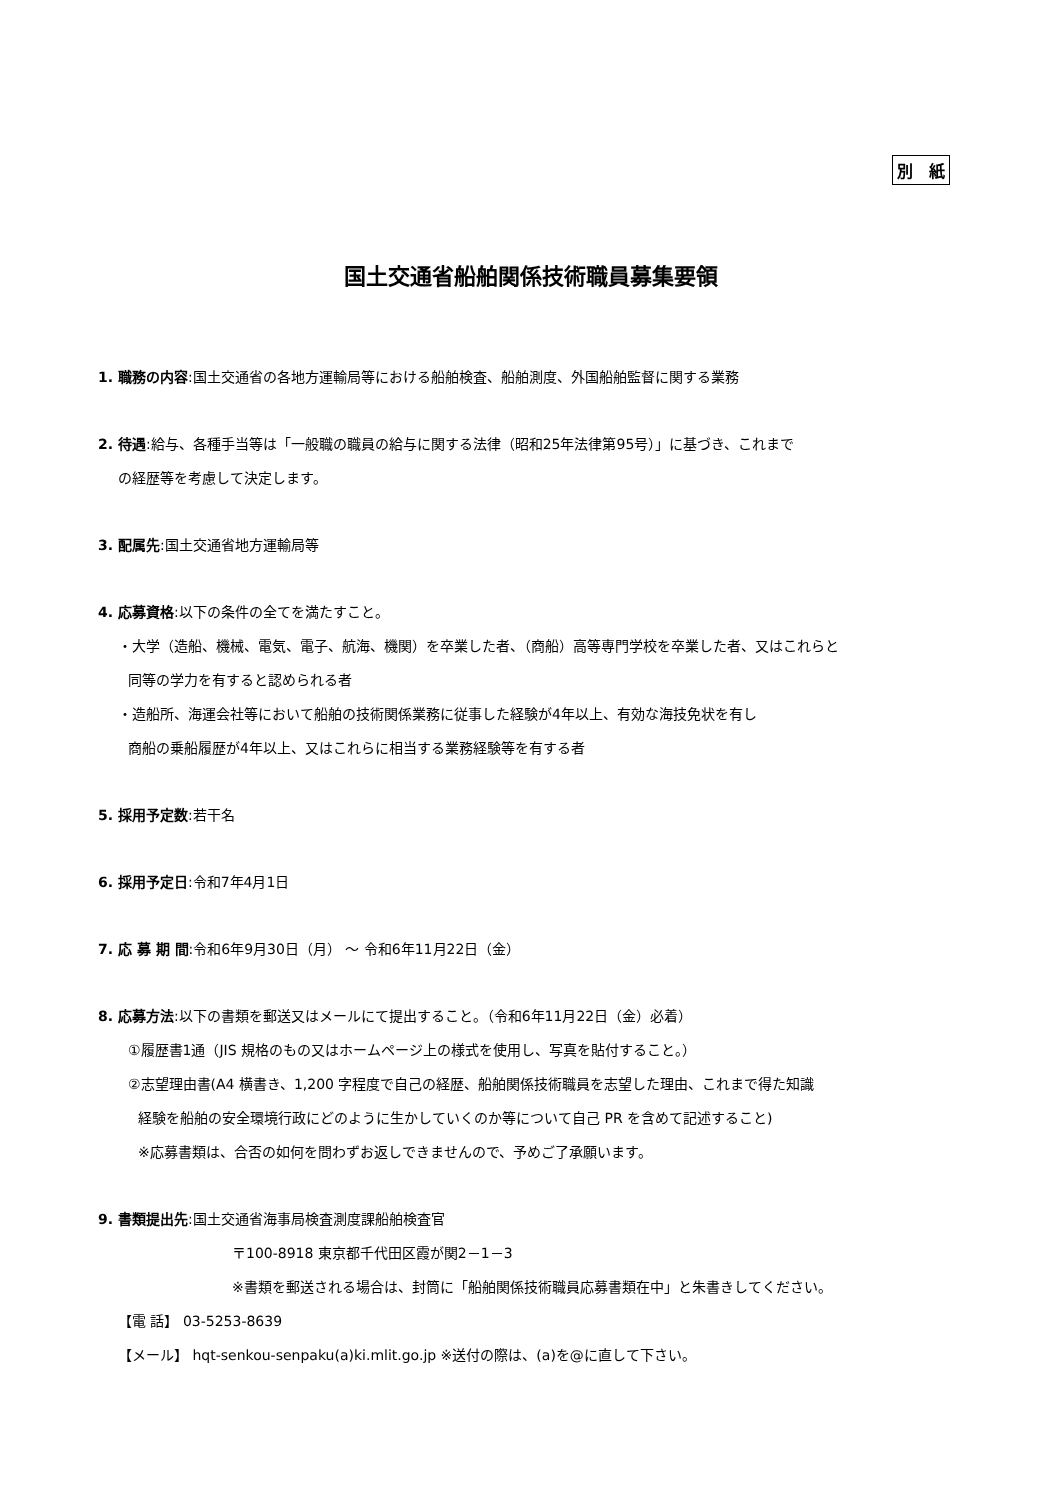別　紙
国土交通省船舶関係技術職員募集要領
1. 職務の内容:国土交通省の各地方運輸局等における船舶検査、船舶測度、外国船舶監督に関する業務
2. 待遇:給与、各種手当等は「一般職の職員の給与に関する法律（昭和25年法律第95号）」に基づき、これまで
の経歴等を考慮して決定します。
3. 配属先:国土交通省地方運輸局等
4. 応募資格:以下の条件の全てを満たすこと。
・大学（造船、機械、電気、電子、航海、機関）を卒業した者、（商船）高等専門学校を卒業した者、又はこれらと
同等の学力を有すると認められる者
・造船所、海運会社等において船舶の技術関係業務に従事した経験が4年以上、有効な海技免状を有し
商船の乗船履歴が4年以上、又はこれらに相当する業務経験等を有する者
5. 採用予定数:若干名
6. 採用予定日:令和7年4月1日
7. 応 募 期 間:令和6年9月30日（月） ～ 令和6年11月22日（金）
8. 応募方法:以下の書類を郵送又はメールにて提出すること。（令和6年11月22日（金）必着）
①履歴書1通（JIS 規格のもの又はホームページ上の様式を使用し、写真を貼付すること。）
②志望理由書(A4 横書き、1,200 字程度で自己の経歴、船舶関係技術職員を志望した理由、これまで得た知識
経験を船舶の安全環境行政にどのように生かしていくのか等について自己 PR を含めて記述すること)
※応募書類は、合否の如何を問わずお返しできませんので、予めご了承願います。
9. 書類提出先:国土交通省海事局検査測度課船舶検査官
〒100-8918 東京都千代田区霞が関2－1－3
※書類を郵送される場合は、封筒に「船舶関係技術職員応募書類在中」と朱書きしてください。
【電 話】 03-5253-8639
【メール】 hqt-senkou-senpaku(a)ki.mlit.go.jp ※送付の際は、(a)を@に直して下さい。